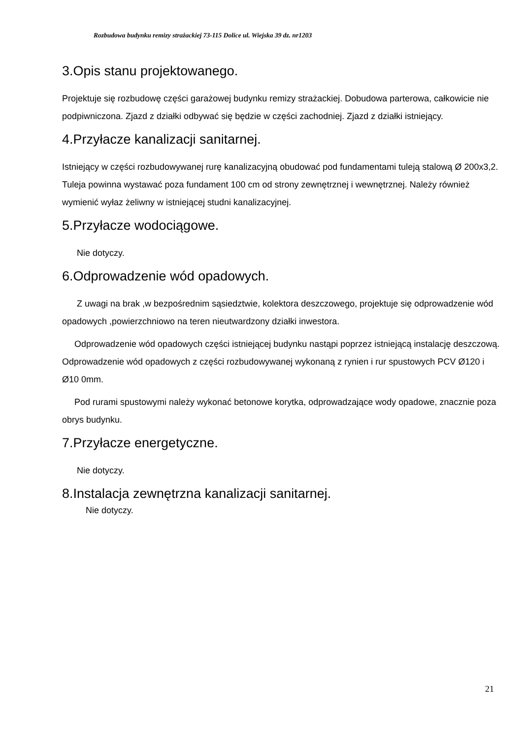Rozbudowa budynku remizy strażackiej 73-115 Dolice ul. Wiejska 39 dz. nr1203
3.Opis stanu projektowanego.
Projektuje się rozbudowę części garażowej budynku remizy strażackiej. Dobudowa parterowa, całkowicie nie podpiwniczona. Zjazd z działki odbywać się będzie w części zachodniej. Zjazd z działki istniejący.
4.Przyłacze kanalizacji sanitarnej.
Istniejący w części rozbudowywanej rurę kanalizacyjną obudować pod fundamentami tuleją stalową Ø 200x3,2. Tuleja powinna wystawać poza fundament 100 cm od strony zewnętrznej i wewnętrznej. Należy również wymienić wyłaz żeliwny w istniejącej studni kanalizacyjnej.
5.Przyłacze wodociągowe.
Nie dotyczy.
6.Odprowadzenie wód opadowych.
Z uwagi na brak ,w bezpośrednim sąsiedztwie, kolektora deszczowego, projektuje się odprowadzenie wód opadowych ,powierzchniowo na teren nieutwardzony działki inwestora.
Odprowadzenie wód opadowych części istniejącej budynku nastąpi poprzez istniejącą instalację deszczową. Odprowadzenie wód opadowych z części rozbudowywanej wykonaną z rynien i rur spustowych PCV Ø120 i Ø10 0mm.
Pod rurami spustowymi należy wykonać betonowe korytka, odprowadzające wody opadowe, znacznie poza obrys budynku.
7.Przyłacze energetyczne.
Nie dotyczy.
8.Instalacja zewnętrzna kanalizacji sanitarnej.
Nie dotyczy.
21